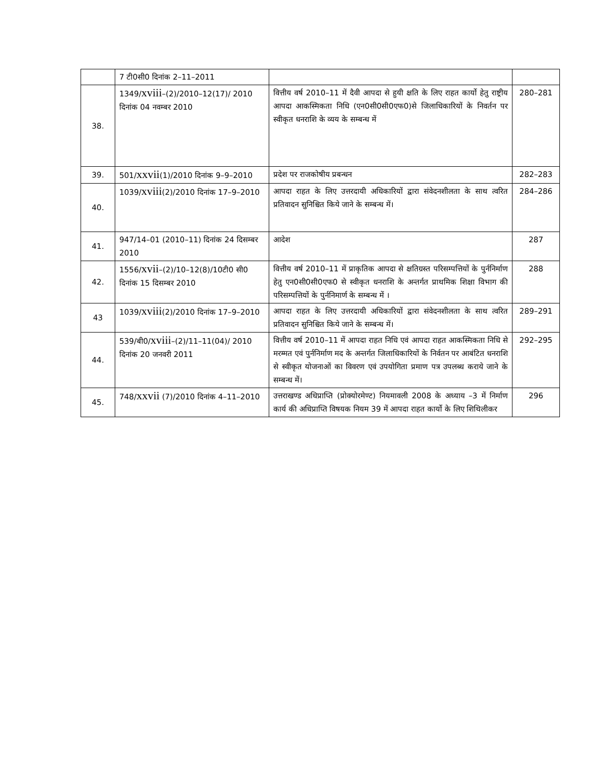| | 7 टी0सी0 दिनांक 2–11–2011 | | |
| 38. | 1349/ xviii –(2)/2010–12(17)/ 2010 दिनांक 04 नवम्बर 2010 | वित्तीय वर्ष 2010–11 में दैवी आपदा से हुयी क्षति के लिए राहत कार्यो हेतु राष्ट्रीय आपदा आकस्मिकता निधि (एन0सी0सी0एफ0)से जिलाधिकारियों के निवर्तन पर स्वीकृत धनराशि के व्यय के सम्बन्ध में | 280–281 |
| 39. | 501/ xxvii (1)/2010 दिनांक 9–9–2010 | प्रदेश पर राजकोषीय प्रबन्धन | 282–283 |
| 40. | 1039/ xviii (2)/2010 दिनांक 17–9–2010 | आपदा राहत के लिए उत्तरदायी अधिकारियों द्वारा संवेदनशीलता के साथ त्वरित प्रतिवादन सुनिश्चित किये जाने के सम्बन्ध में। | 284–286 |
| 41. | 947/14–01 (2010–11) दिनांक 24 दिसम्बर 2010 | आदेश | 287 |
| 42. | 1556/ xvii –(2)/10–12(8)/10टी0 सी0 दिनांक 15 दिसम्बर 2010 | वित्तीय वर्ष 2010–11 में प्राकृतिक आपदा से क्षतिग्रस्त परिसम्पत्तियों के पुर्ननिर्माण हेतु एन0सी0सी0एफ0 से स्वीकृत धनराशि के अन्तर्गत प्राथमिक शिक्षा विभाग की परिसम्पत्तियों के पुर्ननिमार्ण के सम्बन्ध में । | 288 |
| 43 | 1039/ xviii (2)/2010 दिनांक 17–9–2010 | आपदा राहत के लिए उत्तरदायी अधिकारियों द्वारा संवेदनशीलता के साथ त्वरित प्रतिवादन सुनिश्चित किये जाने के सम्बन्ध में। | 289–291 |
| 44. | 539/बी0/ xviii –(2)/11–11(04)/ 2010 दिनांक 20 जनवरी 2011 | वित्तीय वर्ष 2010–11 में आपदा राहत निधि एवं आपदा राहत आकस्मिकता निधि से मरम्मत एवं पुर्ननिर्माण मद के अन्तर्गत जिलाधिकारियों के निर्वतन पर आबंटित धनराशि से स्वीकृत योजनाओं का विवरण एवं उपयोगिता प्रमाण पत्र उपलब्ध कराये जाने के सम्बन्ध में। | 292–295 |
| 45. | 748/ xxvii (7)/2010 दिनांक 4–11–2010 | उत्तराखण्ड अधिप्राप्ति (प्रोक्योरमेण्ट) नियमावली 2008 के अध्याय –3 में निर्माण कार्य की अधिप्राप्ति विषयक नियम 39 में आपदा राहत कार्यो के लिए शिथिलीकर | 296 |